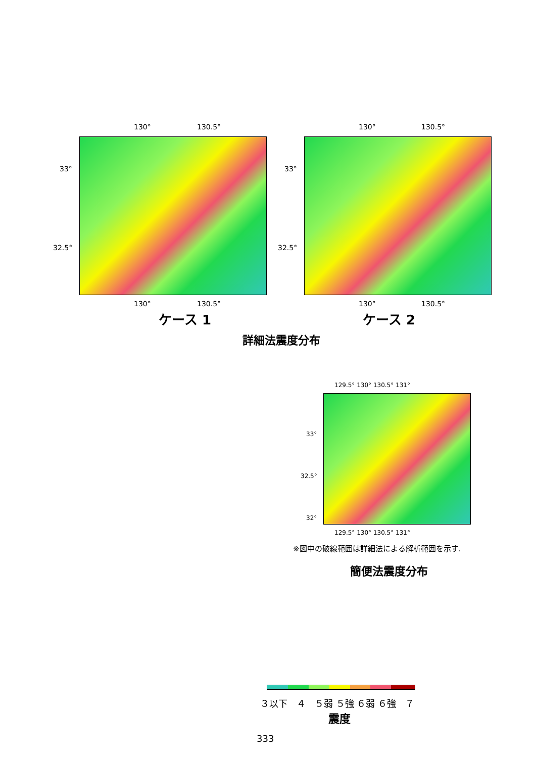130° 130.5° 130° 130.5°
33°
32.5°
33°
32.5°
130° 130.5° 130° 130.5°
ケース 1 ケース 2
詳細法震度分布
129.5° 130° 130.5° 131°
33°
32.5°
32°
129.5° 130° 130.5° 131°
※図中の破線範囲は詳細法による解析範囲を示す.
簡便法震度分布
３以下　４　５弱 ５強 ６弱 ６強　７
震度
333